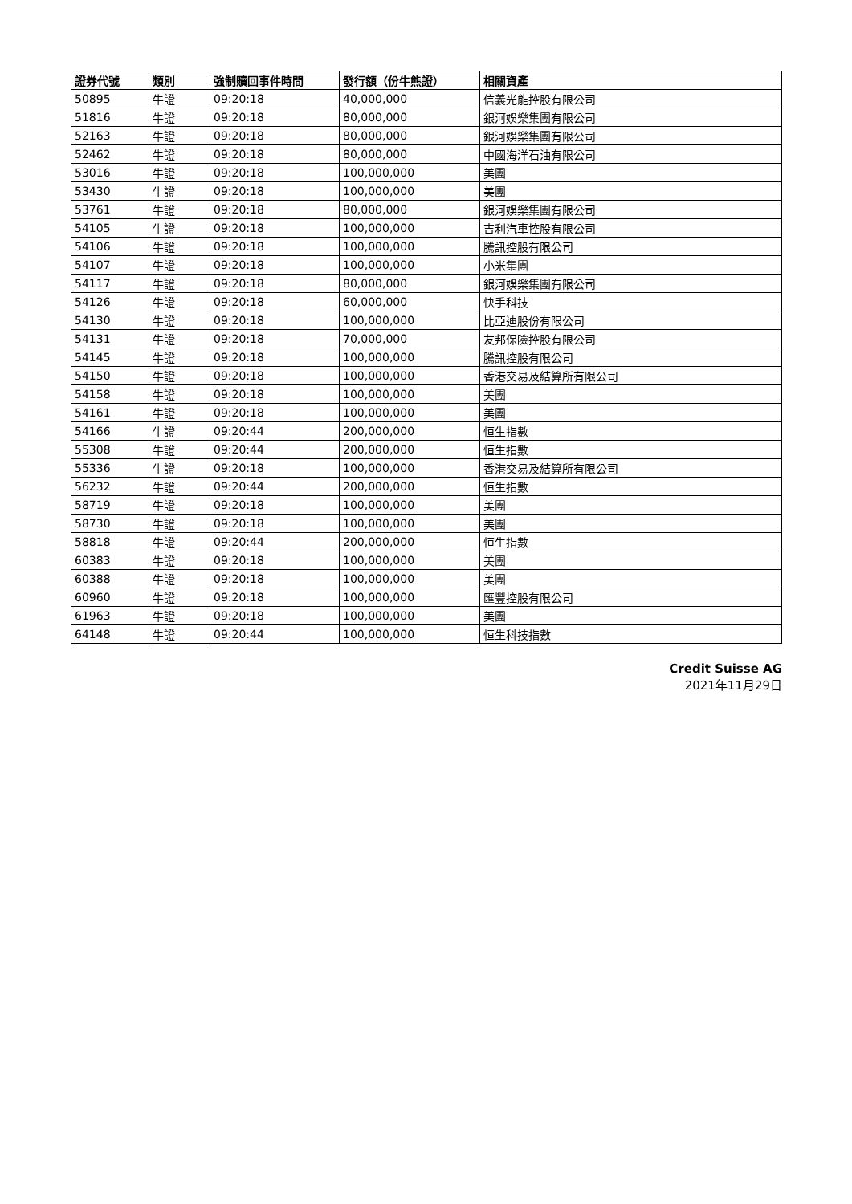| 證券代號 | 類別 | 強制贖回事件時間 | 發行額（份牛熊證） | 相關資產 |
| --- | --- | --- | --- | --- |
| 50895 | 牛證 | 09:20:18 | 40,000,000 | 信義光能控股有限公司 |
| 51816 | 牛證 | 09:20:18 | 80,000,000 | 銀河娛樂集團有限公司 |
| 52163 | 牛證 | 09:20:18 | 80,000,000 | 銀河娛樂集團有限公司 |
| 52462 | 牛證 | 09:20:18 | 80,000,000 | 中國海洋石油有限公司 |
| 53016 | 牛證 | 09:20:18 | 100,000,000 | 美團 |
| 53430 | 牛證 | 09:20:18 | 100,000,000 | 美團 |
| 53761 | 牛證 | 09:20:18 | 80,000,000 | 銀河娛樂集團有限公司 |
| 54105 | 牛證 | 09:20:18 | 100,000,000 | 吉利汽車控股有限公司 |
| 54106 | 牛證 | 09:20:18 | 100,000,000 | 騰訊控股有限公司 |
| 54107 | 牛證 | 09:20:18 | 100,000,000 | 小米集團 |
| 54117 | 牛證 | 09:20:18 | 80,000,000 | 銀河娛樂集團有限公司 |
| 54126 | 牛證 | 09:20:18 | 60,000,000 | 快手科技 |
| 54130 | 牛證 | 09:20:18 | 100,000,000 | 比亞迪股份有限公司 |
| 54131 | 牛證 | 09:20:18 | 70,000,000 | 友邦保險控股有限公司 |
| 54145 | 牛證 | 09:20:18 | 100,000,000 | 騰訊控股有限公司 |
| 54150 | 牛證 | 09:20:18 | 100,000,000 | 香港交易及結算所有限公司 |
| 54158 | 牛證 | 09:20:18 | 100,000,000 | 美團 |
| 54161 | 牛證 | 09:20:18 | 100,000,000 | 美團 |
| 54166 | 牛證 | 09:20:44 | 200,000,000 | 恒生指數 |
| 55308 | 牛證 | 09:20:44 | 200,000,000 | 恒生指數 |
| 55336 | 牛證 | 09:20:18 | 100,000,000 | 香港交易及結算所有限公司 |
| 56232 | 牛證 | 09:20:44 | 200,000,000 | 恒生指數 |
| 58719 | 牛證 | 09:20:18 | 100,000,000 | 美團 |
| 58730 | 牛證 | 09:20:18 | 100,000,000 | 美團 |
| 58818 | 牛證 | 09:20:44 | 200,000,000 | 恒生指數 |
| 60383 | 牛證 | 09:20:18 | 100,000,000 | 美團 |
| 60388 | 牛證 | 09:20:18 | 100,000,000 | 美團 |
| 60960 | 牛證 | 09:20:18 | 100,000,000 | 匯豐控股有限公司 |
| 61963 | 牛證 | 09:20:18 | 100,000,000 | 美團 |
| 64148 | 牛證 | 09:20:44 | 100,000,000 | 恒生科技指數 |
Credit Suisse AG
2021年11月29日